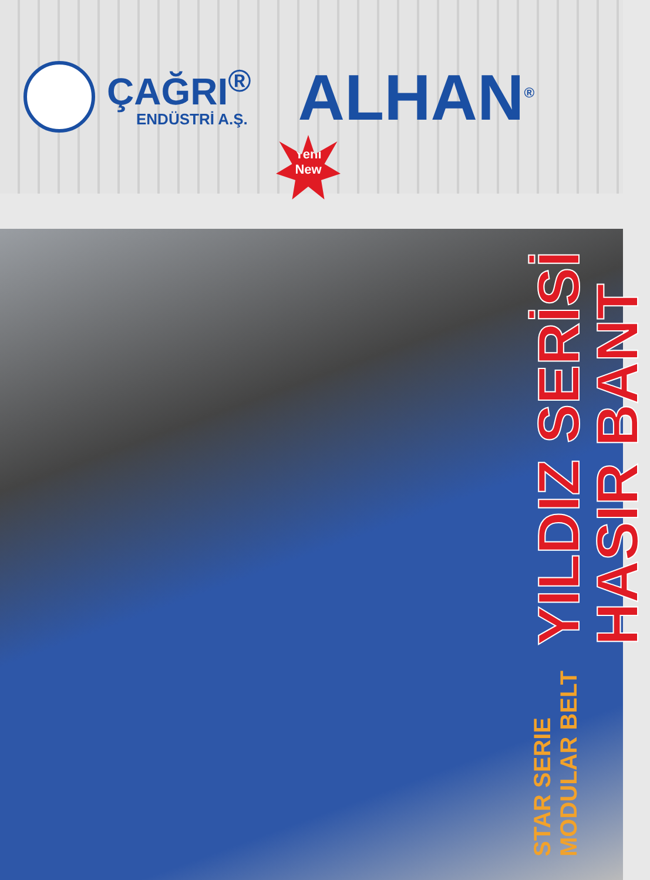ÇAĞRI<sup>®</sup>
ENDÜSTRİ A.Ş.
ALHAN<sup>®</sup>
Yeni
New
STAR SERIE MODULAR BELT YILDIZ SERİSİ HASIR BANT